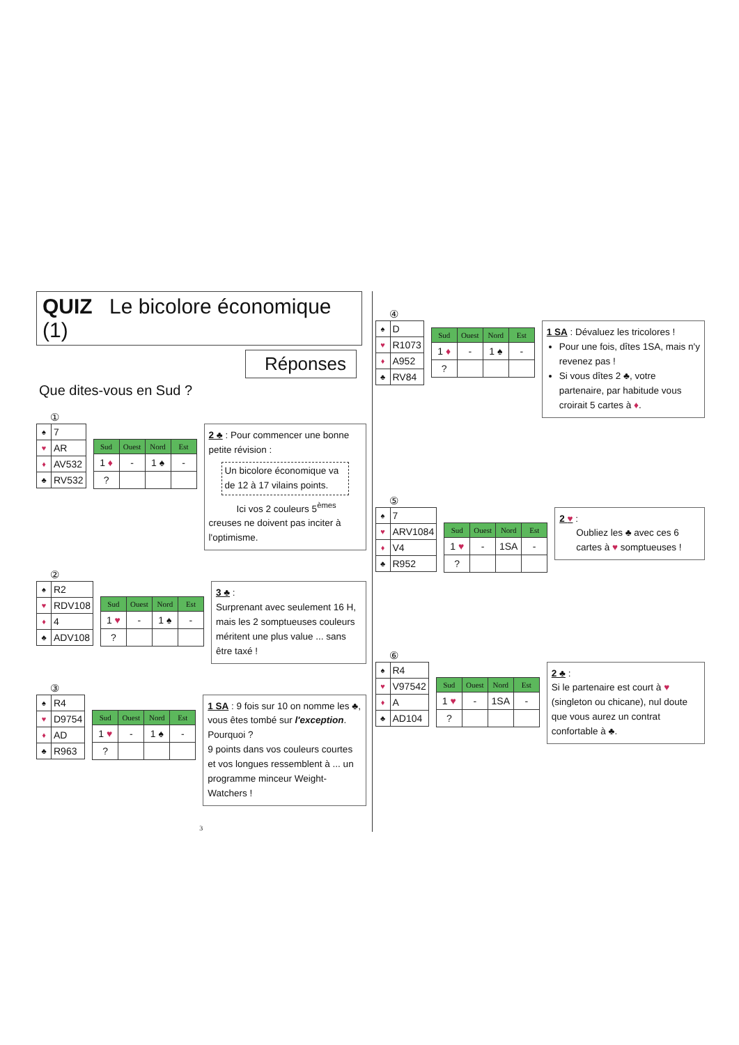QUIZ Le bicolore économique (1)
Réponses
Que dites-vous en Sud ?
①
| ♠ | 7 |
| ♥ | AR |
| ♦ | AV532 |
| ♣ | RV532 |
| Sud | Ouest | Nord | Est |
| --- | --- | --- | --- |
| 1 ♦ | - | 1 ♠ | - |
| ? | | | |
2 ♣ : Pour commencer une bonne petite révision :
Un bicolore économique va de 12 à 17 vilains points.
Ici vos 2 couleurs 5<sup>èmes</sup>
creuses ne doivent pas inciter à l'optimisme.
②
| ♠ | R2 |
| ♥ | RDV108 |
| ♦ | 4 |
| ♣ | ADV108 |
| Sud | Ouest | Nord | Est |
| --- | --- | --- | --- |
| 1 ♥ | - | 1 ♠ | - |
| ? | | | |
3 ♣ :
Surprenant avec seulement 16 H, mais les 2 somptueuses couleurs méritent une plus value ... sans être taxé !
③
| ♠ | R4 |
| ♥ | D9754 |
| ♦ | AD |
| ♣ | R963 |
| Sud | Ouest | Nord | Est |
| --- | --- | --- | --- |
| 1 ♥ | - | 1 ♠ | - |
| ? | | | |
1 SA : 9 fois sur 10 on nomme les ♣, vous êtes tombé sur l'exception. Pourquoi ?
9 points dans vos couleurs courtes et vos longues ressemblent à ... un programme minceur Weight-Watchers !
3
④
| ♠ | D |
| ♥ | R1073 |
| ♦ | A952 |
| ♣ | RV84 |
| Sud | Ouest | Nord | Est |
| --- | --- | --- | --- |
| 1 ♦ | - | 1 ♠ | - |
| ? | | | |
1 SA : Dévaluez les tricolores !
Pour une fois, dîtes 1SA, mais n'y revenez pas !
Si vous dîtes 2 ♣, votre partenaire, par habitude vous croirait 5 cartes à ♦.
⑤
| ♠ | 7 |
| ♥ | ARV1084 |
| ♦ | V4 |
| ♣ | R952 |
| Sud | Ouest | Nord | Est |
| --- | --- | --- | --- |
| 1 ♥ | - | 1SA | - |
| ? | | | |
2 ♥ :
Oubliez les ♣ avec ces 6 cartes à ♥ somptueuses !
⑥
| ♠ | R4 |
| ♥ | V97542 |
| ♦ | A |
| ♣ | AD104 |
| Sud | Ouest | Nord | Est |
| --- | --- | --- | --- |
| 1 ♥ | - | 1SA | - |
| ? | | | |
2 ♣ :
Si le partenaire est court à ♥ (singleton ou chicane), nul doute que vous aurez un contrat confortable à ♣.